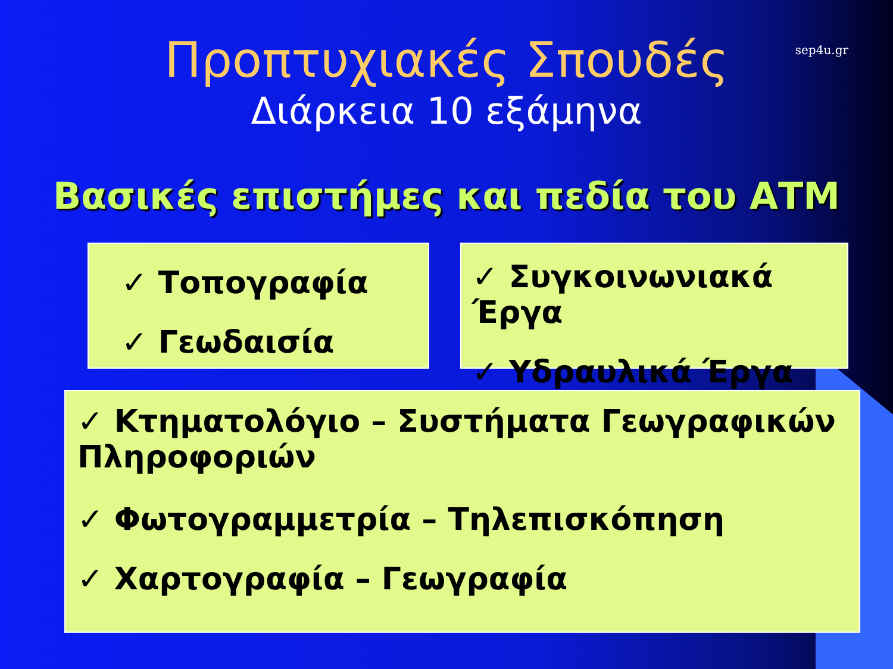sep4u.gr
Προπτυχιακές Σπουδές
Διάρκεια 10 εξάμηνα
Βασικές επιστήμες και πεδία του ΑΤΜ
✓ Τοπογραφία
✓ Γεωδαισία
✓ Συγκοινωνιακά Έργα
✓ Υδραυλικά Έργα
✓ Κτηματολόγιο – Συστήματα Γεωγραφικών Πληροφοριών
✓ Φωτογραμμετρία – Τηλεπισκόπηση
✓ Χαρτογραφία – Γεωγραφία